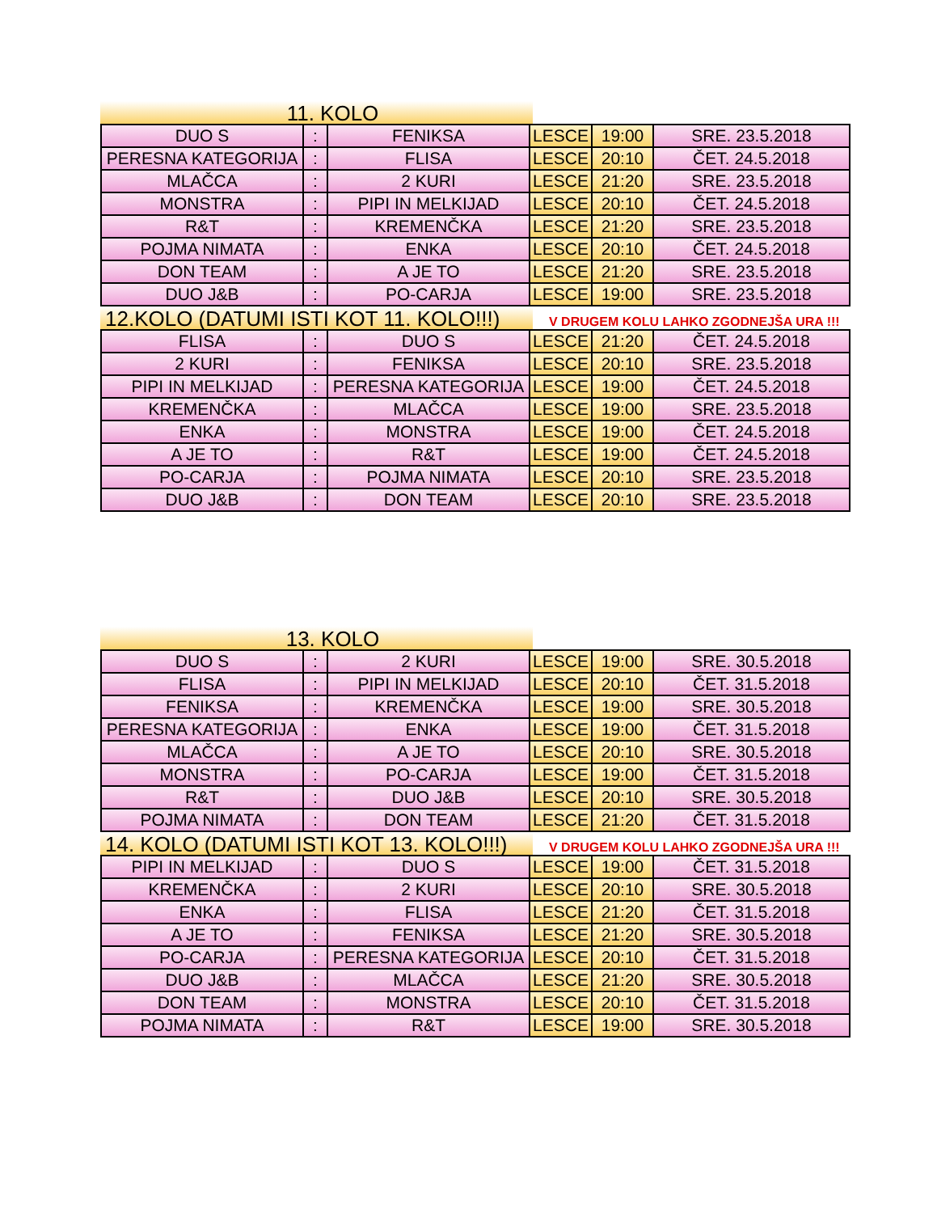11. KOLO
| DUO S | : | FENIKSA | LESCE | 19:00 | SRE. 23.5.2018 |
| PERESNA KATEGORIJA | : | FLISA | LESCE | 20:10 | ČET. 24.5.2018 |
| MLAČCA | : | 2 KURI | LESCE | 21:20 | SRE. 23.5.2018 |
| MONSTRA | : | PIPI IN MELKIJAD | LESCE | 20:10 | ČET. 24.5.2018 |
| R&T | : | KREMENČKA | LESCE | 21:20 | SRE. 23.5.2018 |
| POJMA NIMATA | : | ENKA | LESCE | 20:10 | ČET. 24.5.2018 |
| DON TEAM | : | A JE TO | LESCE | 21:20 | SRE. 23.5.2018 |
| DUO J&B | : | PO-CARJA | LESCE | 19:00 | SRE. 23.5.2018 |
12.KOLO (DATUMI ISTI KOT 11. KOLO!!!)
V DRUGEM KOLU LAHKO ZGODNEJŠA URA !!!
| FLISA | : | DUO S | LESCE | 21:20 | ČET. 24.5.2018 |
| 2 KURI | : | FENIKSA | LESCE | 20:10 | SRE. 23.5.2018 |
| PIPI IN MELKIJAD | : | PERESNA KATEGORIJA | LESCE | 19:00 | ČET. 24.5.2018 |
| KREMENČKA | : | MLAČCA | LESCE | 19:00 | SRE. 23.5.2018 |
| ENKA | : | MONSTRA | LESCE | 19:00 | ČET. 24.5.2018 |
| A JE TO | : | R&T | LESCE | 19:00 | ČET. 24.5.2018 |
| PO-CARJA | : | POJMA NIMATA | LESCE | 20:10 | SRE. 23.5.2018 |
| DUO J&B | : | DON TEAM | LESCE | 20:10 | SRE. 23.5.2018 |
13. KOLO
| DUO S | : | 2 KURI | LESCE | 19:00 | SRE. 30.5.2018 |
| FLISA | : | PIPI IN MELKIJAD | LESCE | 20:10 | ČET. 31.5.2018 |
| FENIKSA | : | KREMENČKA | LESCE | 19:00 | SRE. 30.5.2018 |
| PERESNA KATEGORIJA | : | ENKA | LESCE | 19:00 | ČET. 31.5.2018 |
| MLAČCA | : | A JE TO | LESCE | 20:10 | SRE. 30.5.2018 |
| MONSTRA | : | PO-CARJA | LESCE | 19:00 | ČET. 31.5.2018 |
| R&T | : | DUO J&B | LESCE | 20:10 | SRE. 30.5.2018 |
| POJMA NIMATA | : | DON TEAM | LESCE | 21:20 | ČET. 31.5.2018 |
14. KOLO (DATUMI ISTI KOT 13. KOLO!!!)
V DRUGEM KOLU LAHKO ZGODNEJŠA URA !!!
| PIPI IN MELKIJAD | : | DUO S | LESCE | 19:00 | ČET. 31.5.2018 |
| KREMENČKA | : | 2 KURI | LESCE | 20:10 | SRE. 30.5.2018 |
| ENKA | : | FLISA | LESCE | 21:20 | ČET. 31.5.2018 |
| A JE TO | : | FENIKSA | LESCE | 21:20 | SRE. 30.5.2018 |
| PO-CARJA | : | PERESNA KATEGORIJA | LESCE | 20:10 | ČET. 31.5.2018 |
| DUO J&B | : | MLAČCA | LESCE | 21:20 | SRE. 30.5.2018 |
| DON TEAM | : | MONSTRA | LESCE | 20:10 | ČET. 31.5.2018 |
| POJMA NIMATA | : | R&T | LESCE | 19:00 | SRE. 30.5.2018 |